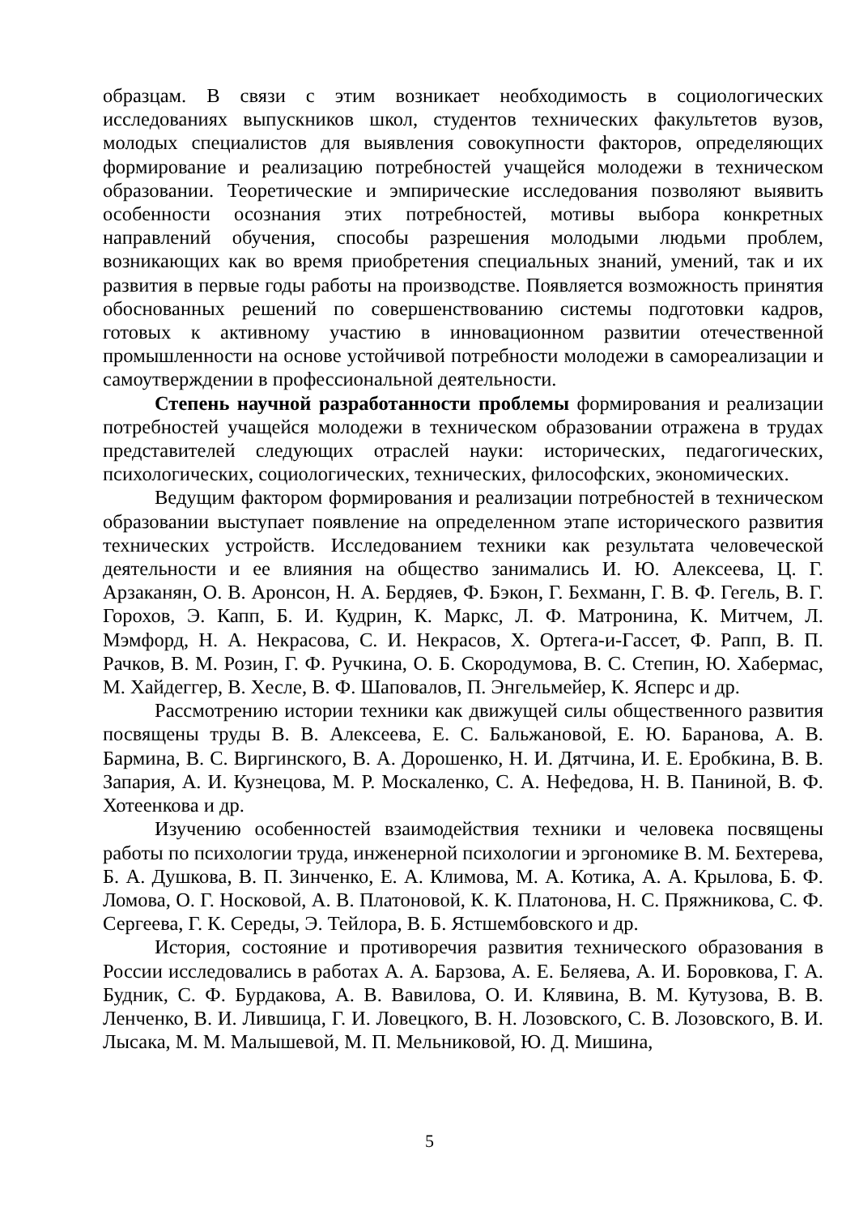образцам. В связи с этим возникает необходимость в социологических исследованиях выпускников школ, студентов технических факультетов вузов, молодых специалистов для выявления совокупности факторов, определяющих формирование и реализацию потребностей учащейся молодежи в техническом образовании. Теоретические и эмпирические исследования позволяют выявить особенности осознания этих потребностей, мотивы выбора конкретных направлений обучения, способы разрешения молодыми людьми проблем, возникающих как во время приобретения специальных знаний, умений, так и их развития в первые годы работы на производстве. Появляется возможность принятия обоснованных решений по совершенствованию системы подготовки кадров, готовых к активному участию в инновационном развитии отечественной промышленности на основе устойчивой потребности молодежи в самореализации и самоутверждении в профессиональной деятельности.
Степень научной разработанности проблемы формирования и реализации потребностей учащейся молодежи в техническом образовании отражена в трудах представителей следующих отраслей науки: исторических, педагогических, психологических, социологических, технических, философских, экономических.
Ведущим фактором формирования и реализации потребностей в техническом образовании выступает появление на определенном этапе исторического развития технических устройств. Исследованием техники как результата человеческой деятельности и ее влияния на общество занимались И. Ю. Алексеева, Ц. Г. Арзаканян, О. В. Аронсон, Н. А. Бердяев, Ф. Бэкон, Г. Бехманн, Г. В. Ф. Гегель, В. Г. Горохов, Э. Капп, Б. И. Кудрин, К. Маркс, Л. Ф. Матронина, К. Митчем, Л. Мэмфорд, Н. А. Некрасова, С. И. Некрасов, Х. Ортега-и-Гассет, Ф. Рапп, В. П. Рачков, В. М. Розин, Г. Ф. Ручкина, О. Б. Скородумова, В. С. Степин, Ю. Хабермас, М. Хайдеггер, В. Хесле, В. Ф. Шаповалов, П. Энгельмейер, К. Ясперс и др.
Рассмотрению истории техники как движущей силы общественного развития посвящены труды В. В. Алексеева, Е. С. Бальжановой, Е. Ю. Баранова, А. В. Бармина, В. С. Виргинского, В. А. Дорошенко, Н. И. Дятчина, И. Е. Еробкина, В. В. Запария, А. И. Кузнецова, М. Р. Москаленко, С. А. Нефедова, Н. В. Паниной, В. Ф. Хотеенкова и др.
Изучению особенностей взаимодействия техники и человека посвящены работы по психологии труда, инженерной психологии и эргономике В. М. Бехтерева, Б. А. Душкова, В. П. Зинченко, Е. А. Климова, М. А. Котика, А. А. Крылова, Б. Ф. Ломова, О. Г. Носковой, А. В. Платоновой, К. К. Платонова, Н. С. Пряжникова, С. Ф. Сергеева, Г. К. Середы, Э. Тейлора, В. Б. Ястшембовского и др.
История, состояние и противоречия развития технического образования в России исследовались в работах А. А. Барзова, А. Е. Беляева, А. И. Боровкова, Г. А. Будник, С. Ф. Бурдакова, А. В. Вавилова, О. И. Клявина, В. М. Кутузова, В. В. Ленченко, В. И. Лившица, Г. И. Ловецкого, В. Н. Лозовского, С. В. Лозовского, В. И. Лысака, М. М. Малышевой, М. П. Мельниковой, Ю. Д. Мишина,
5